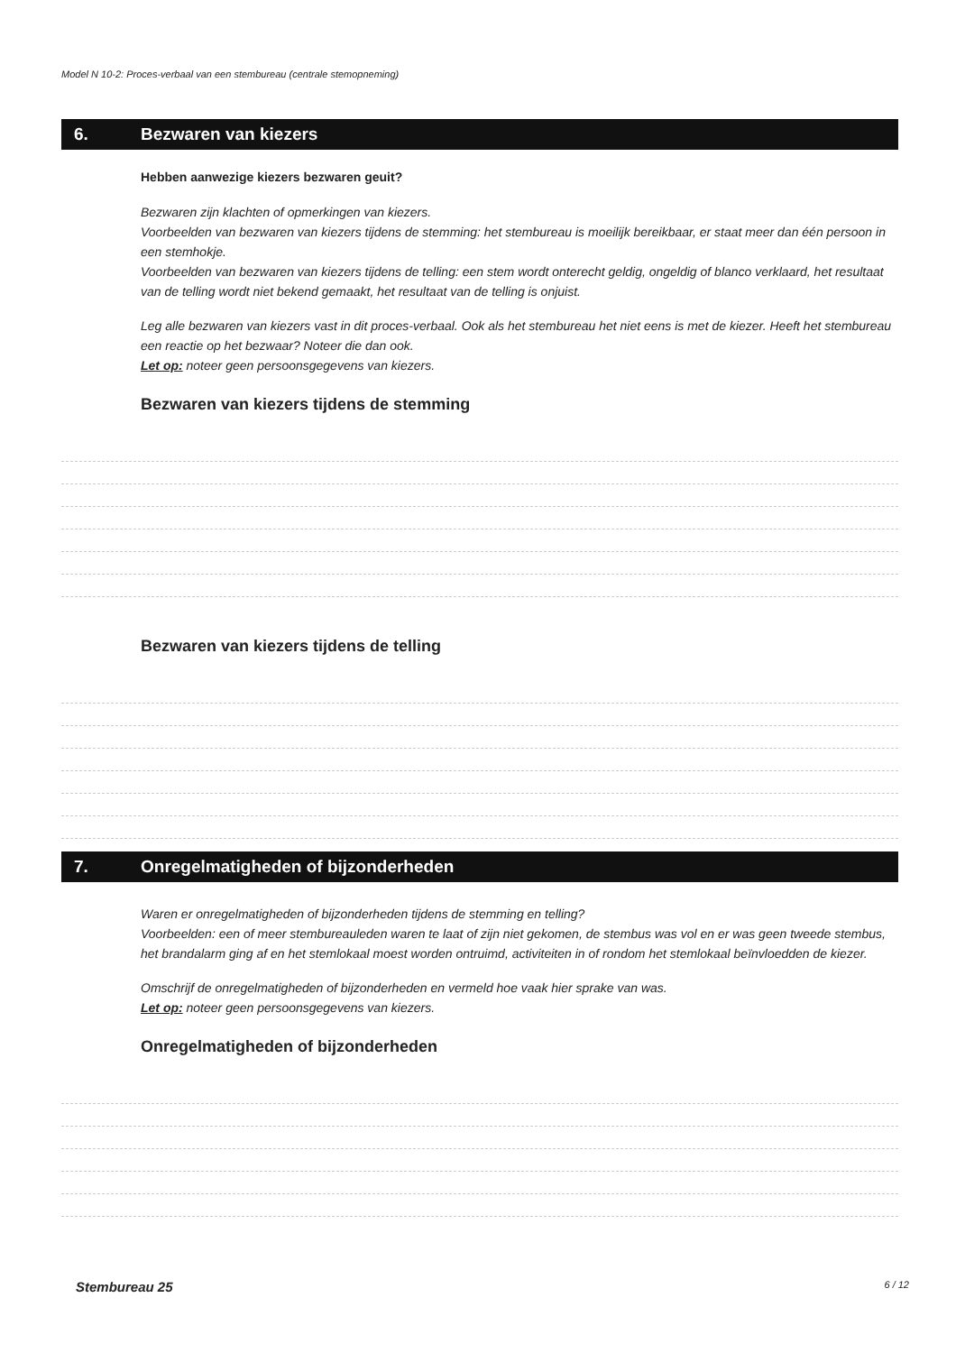Model N 10-2: Proces-verbaal van een stembureau (centrale stemopneming)
6. Bezwaren van kiezers
Hebben aanwezige kiezers bezwaren geuit?
Bezwaren zijn klachten of opmerkingen van kiezers.
Voorbeelden van bezwaren van kiezers tijdens de stemming: het stembureau is moeilijk bereikbaar, er staat meer dan één persoon in een stemhokje.
Voorbeelden van bezwaren van kiezers tijdens de telling: een stem wordt onterecht geldig, ongeldig of blanco verklaard, het resultaat van de telling wordt niet bekend gemaakt, het resultaat van de telling is onjuist.
Leg alle bezwaren van kiezers vast in dit proces-verbaal. Ook als het stembureau het niet eens is met de kiezer. Heeft het stembureau een reactie op het bezwaar? Noteer die dan ook.
Let op: noteer geen persoonsgegevens van kiezers.
Bezwaren van kiezers tijdens de stemming
Bezwaren van kiezers tijdens de telling
7. Onregelmatigheden of bijzonderheden
Waren er onregelmatigheden of bijzonderheden tijdens de stemming en telling?
Voorbeelden: een of meer stembureauleden waren te laat of zijn niet gekomen, de stembus was vol en er was geen tweede stembus, het brandalarm ging af en het stemlokaal moest worden ontruimd, activiteiten in of rondom het stemlokaal beïnvloedden de kiezer.
Omschrijf de onregelmatigheden of bijzonderheden en vermeld hoe vaak hier sprake van was.
Let op: noteer geen persoonsgegevens van kiezers.
Onregelmatigheden of bijzonderheden
Stembureau 25 6 / 12